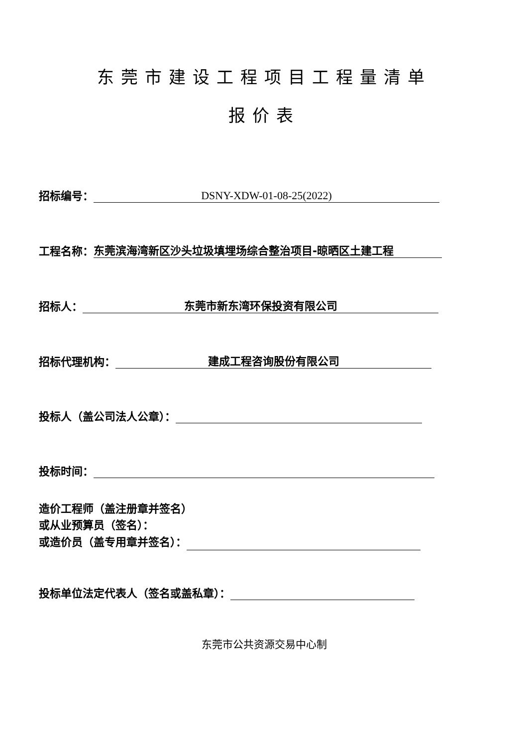东莞市建设工程项目工程量清单
报价表
招标编号： DSNY-XDW-01-08-25(2022)
工程名称： 东莞滨海湾新区沙头垃圾填埋场综合整治项目-晾晒区土建工程
招标人： 东莞市新东湾环保投资有限公司
招标代理机构： 建成工程咨询股份有限公司
投标人（盖公司法人公章）：
投标时间：
造价工程师（盖注册章并签名）
或从业预算员（签名）：
或造价员（盖专用章并签名）：
投标单位法定代表人（签名或盖私章）：
东莞市公共资源交易中心制